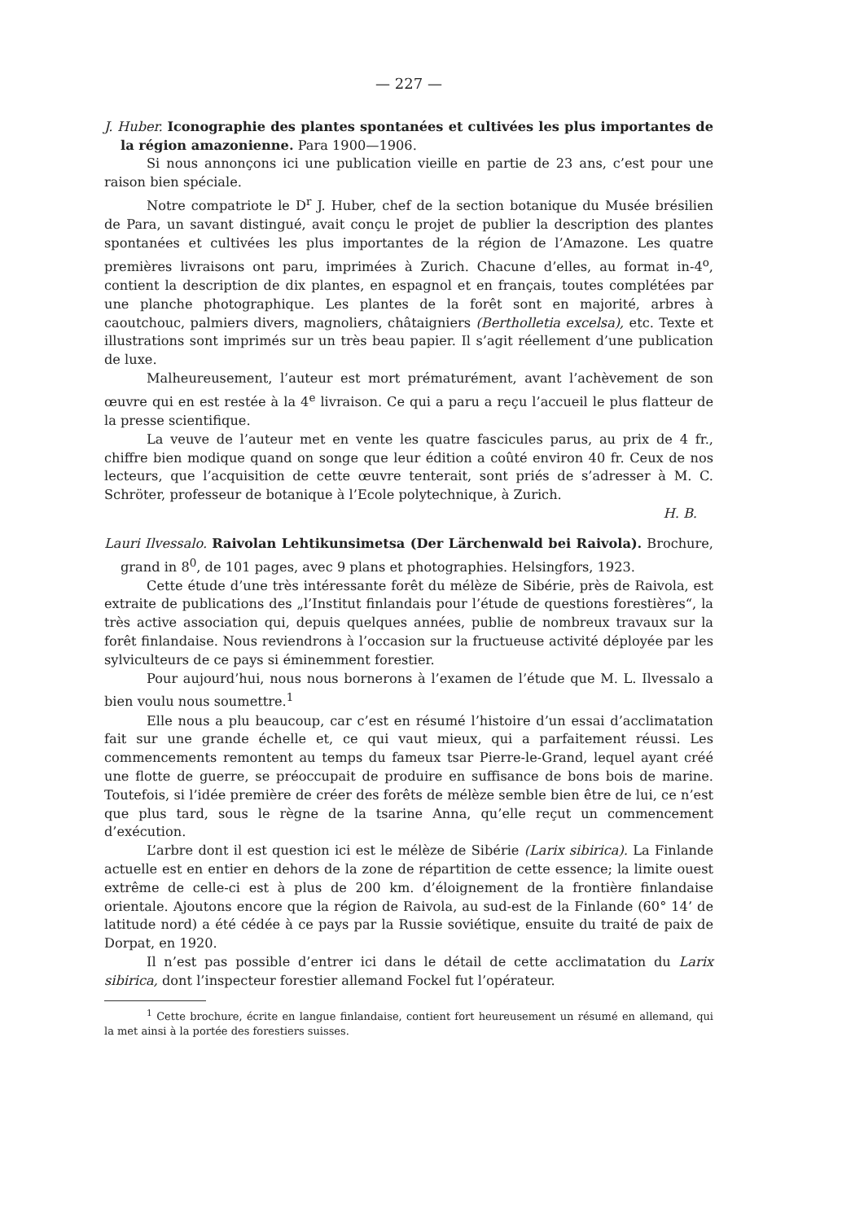— 227 —
J. Huber. Iconographie des plantes spontanées et cultivées les plus importantes de la région amazonienne. Para 1900—1906.
Si nous annonçons ici une publication vieille en partie de 23 ans, c’est pour une raison bien spéciale.
Notre compatriote le D<sup>r</sup> J. Huber, chef de la section botanique du Musée brésilien de Para, un savant distingué, avait conçu le projet de publier la description des plantes spontanées et cultivées les plus importantes de la région de l’Amazone. Les quatre premières livraisons ont paru, imprimées à Zurich. Chacune d’elles, au format in-4<sup>o</sup>, contient la description de dix plantes, en espagnol et en français, toutes complétées par une planche photographique. Les plantes de la forêt sont en majorité, arbres à caoutchouc, palmiers divers, magnoliers, châtaigniers (Bertholletia excelsa), etc. Texte et illustrations sont imprimés sur un très beau papier. Il s’agit réellement d’une publication de luxe.
Malheureusement, l’auteur est mort prématurément, avant l’achèvement de son œuvre qui en est restée à la 4<sup>e</sup> livraison. Ce qui a paru a reçu l’accueil le plus flatteur de la presse scientifique.
La veuve de l’auteur met en vente les quatre fascicules parus, au prix de 4 fr., chiffre bien modique quand on songe que leur édition a coûté environ 40 fr. Ceux de nos lecteurs, que l’acquisition de cette œuvre tenterait, sont priés de s’adresser à M. C. Schröter, professeur de botanique à l’Ecole polytechnique, à Zurich.
H. B.
Lauri Ilvessalo. Raivolan Lehtikunsimetsa (Der Lärchenwald bei Raivola). Brochure, grand in 8<sup>0</sup>, de 101 pages, avec 9 plans et photographies. Helsingfors, 1923.
Cette étude d’une très intéressante forêt du mélèze de Sibérie, près de Raivola, est extraite de publications des „l’Institut finlandais pour l’étude de questions forestières“, la très active association qui, depuis quelques années, publie de nombreux travaux sur la forêt finlandaise. Nous reviendrons à l’occasion sur la fructueuse activité déployée par les sylviculteurs de ce pays si éminemment forestier.
Pour aujourd’hui, nous nous bornerons à l’examen de l’étude que M. L. Ilvessalo a bien voulu nous soumettre.<sup>1</sup>
Elle nous a plu beaucoup, car c’est en résumé l’histoire d’un essai d’acclimatation fait sur une grande échelle et, ce qui vaut mieux, qui a parfaitement réussi. Les commencements remontent au temps du fameux tsar Pierre-le-Grand, lequel ayant créé une flotte de guerre, se préoccupait de produire en suffisance de bons bois de marine. Toutefois, si l’idée première de créer des forêts de mélèze semble bien être de lui, ce n’est que plus tard, sous le règne de la tsarine Anna, qu’elle reçut un commencement d’exécution.
L’arbre dont il est question ici est le mélèze de Sibérie (Larix sibirica). La Finlande actuelle est en entier en dehors de la zone de répartition de cette essence; la limite ouest extrême de celle-ci est à plus de 200 km. d’éloignement de la frontière finlandaise orientale. Ajoutons encore que la région de Raivola, au sud-est de la Finlande (60° 14’ de latitude nord) a été cédée à ce pays par la Russie soviétique, ensuite du traité de paix de Dorpat, en 1920.
Il n’est pas possible d’entrer ici dans le détail de cette acclimatation du Larix sibirica, dont l’inspecteur forestier allemand Fockel fut l’opérateur.
<sup>1</sup> Cette brochure, écrite en langue finlandaise, contient fort heureusement un résumé en allemand, qui la met ainsi à la portée des forestiers suisses.